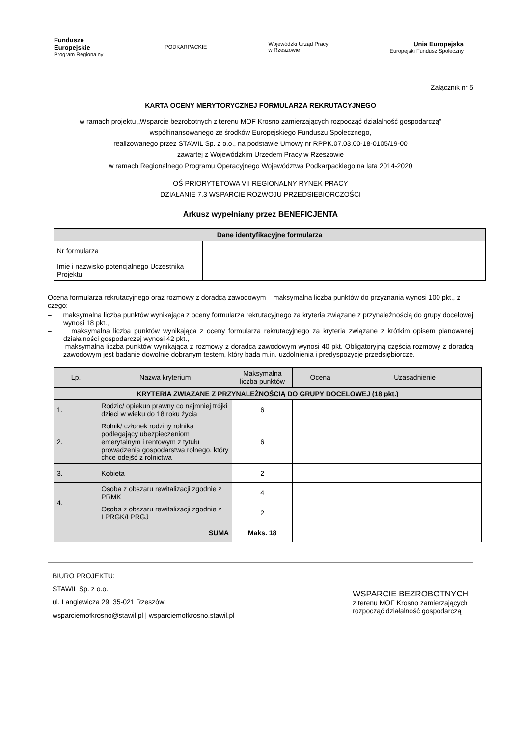Fundusze
Europejskie
Program Regionalny
PODKARPACKIE
Wojewódzki Urząd Pracy
w Rzeszowie
Unia Europejska
Europejski Fundusz Społeczny
Załącznik nr 5
KARTA OCENY MERYTORYCZNEJ FORMULARZA REKRUTACYJNEGO
w ramach projektu „Wsparcie bezrobotnych z terenu MOF Krosno zamierzających rozpocząć działalność gospodarczą”
współfinansowanego ze środków Europejskiego Funduszu Społecznego,
realizowanego przez STAWIL Sp. z o.o., na podstawie Umowy nr RPPK.07.03.00-18-0105/19-00
zawartej z Wojewódzkim Urzędem Pracy w Rzeszowie
w ramach Regionalnego Programu Operacyjnego Województwa Podkarpackiego na lata 2014-2020
OŚ PRIORYTETOWA VII REGIONALNY RYNEK PRACY
DZIAŁANIE 7.3 WSPARCIE ROZWOJU PRZEDSIĘBIORCZOŚCI
Arkusz wypełniany przez BENEFICJENTA
| Dane identyfikacyjne formularza | |
| --- | --- |
| Nr formularza | |
| Imię i nazwisko potencjalnego Uczestnika Projektu | |
Ocena formularza rekrutacyjnego oraz rozmowy z doradcą zawodowym – maksymalna liczba punktów do przyznania wynosi 100 pkt., z czego:
– maksymalna liczba punktów wynikająca z oceny formularza rekrutacyjnego za kryteria związane z przynależnością do grupy docelowej wynosi 18 pkt.,
– maksymalna liczba punktów wynikająca z oceny formularza rekrutacyjnego za kryteria związane z krótkim opisem planowanej działalności gospodarczej wynosi 42 pkt.,
– maksymalna liczba punktów wynikająca z rozmowy z doradcą zawodowym wynosi 40 pkt. Obligatoryjną częścią rozmowy z doradcą zawodowym jest badanie dowolnie dobranym testem, który bada m.in. uzdolnienia i predyspozycje przedsiębiorcze.
| Lp. | Nazwa kryterium | Maksymalna liczba punktów | Ocena | Uzasadnienie |
| --- | --- | --- | --- | --- |
| KRYTERIA ZWIĄZANE Z PRZYNALEŻNOŚCIĄ DO GRUPY DOCELOWEJ (18 pkt.) | | | | |
| 1. | Rodzic/ opiekun prawny co najmniej trójki dzieci w wieku do 18 roku życia | 6 | | |
| 2. | Rolnik/ członek rodziny rolnika podlegający ubezpieczeniom emerytalnym i rentowym z tytułu prowadzenia gospodarstwa rolnego, który chce odejść z rolnictwa | 6 | | |
| 3. | Kobieta | 2 | | |
| 4. | Osoba z obszaru rewitalizacji zgodnie z PRMK | 4 | | |
| | Osoba z obszaru rewitalizacji zgodnie z LPRGK/LPRGJ | 2 | | |
| SUMA | | Maks. 18 | | |
BIURO PROJEKTU:
STAWIL Sp. z o.o.
ul. Langiewicza 29, 35-021 Rzeszów
wsparciemofkrosno@stawil.pl | wsparciemofkrosno.stawil.pl
WSPARCIE BEZROBOTNYCH
z terenu MOF Krosno zamierzających
rozpocząć działalność gospodarczą